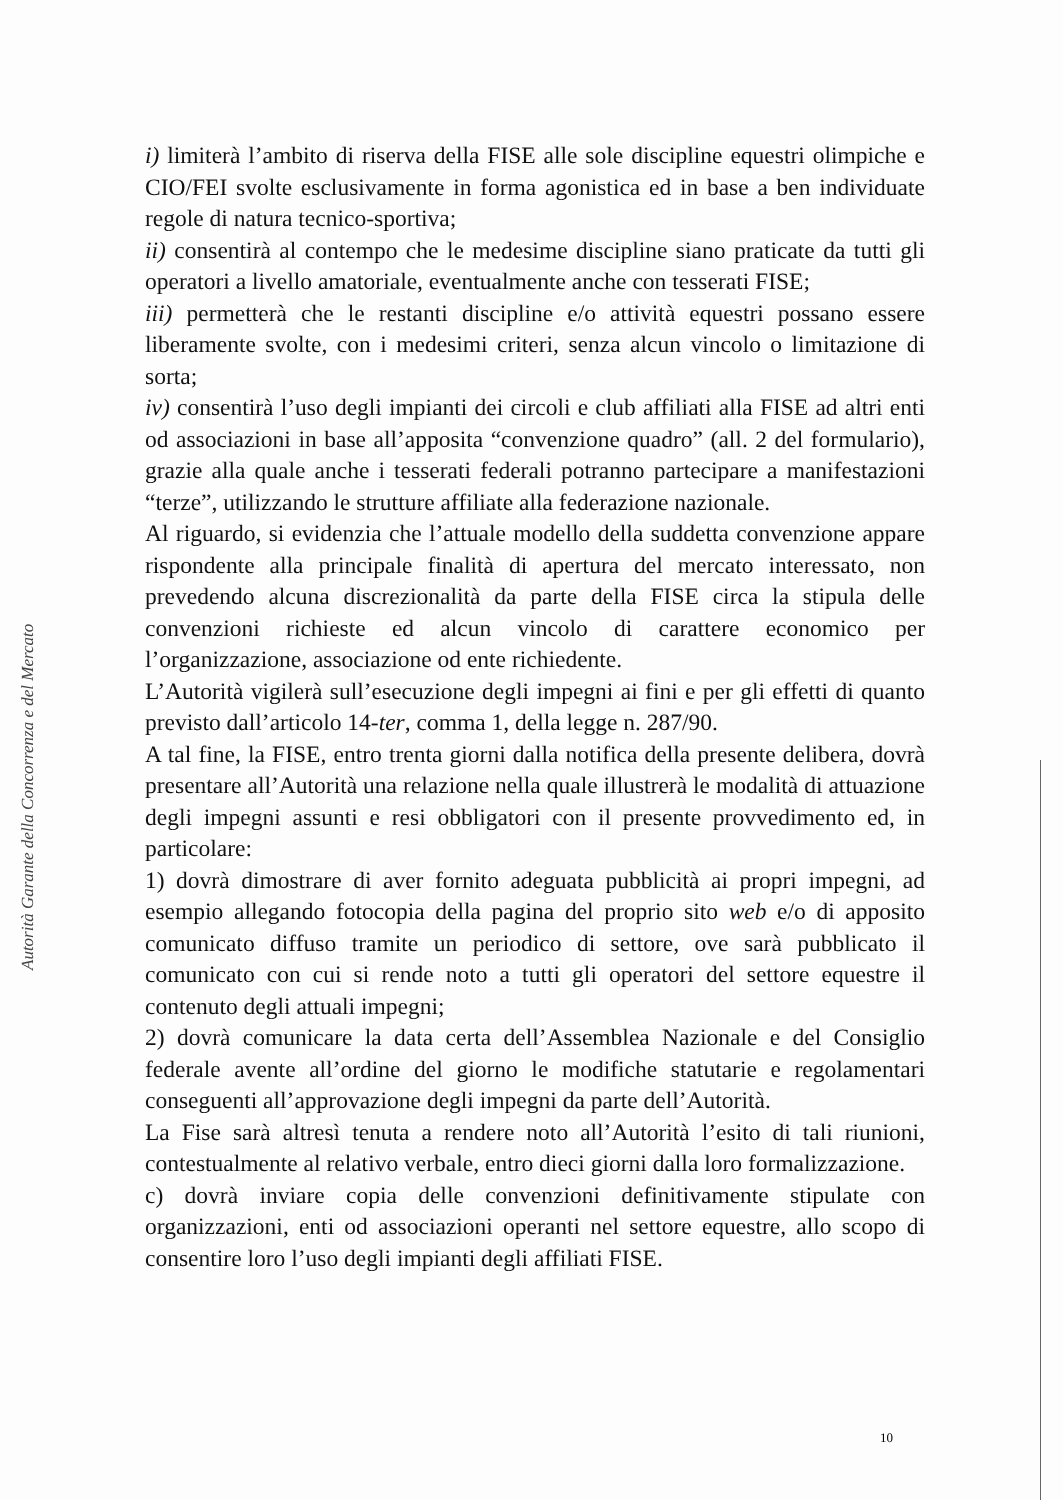Autorità Garante della Concorrenza e del Mercato
i) limiterà l’ambito di riserva della FISE alle sole discipline equestri olimpiche e CIO/FEI svolte esclusivamente in forma agonistica ed in base a ben individuate regole di natura tecnico-sportiva;
ii) consentirà al contempo che le medesime discipline siano praticate da tutti gli operatori a livello amatoriale, eventualmente anche con tesserati FISE;
iii) permetterà che le restanti discipline e/o attività equestri possano essere liberamente svolte, con i medesimi criteri, senza alcun vincolo o limitazione di sorta;
iv) consentirà l’uso degli impianti dei circoli e club affiliati alla FISE ad altri enti od associazioni in base all’apposita “convenzione quadro” (all. 2 del formulario), grazie alla quale anche i tesserati federali potranno partecipare a manifestazioni “terze”, utilizzando le strutture affiliate alla federazione nazionale.
Al riguardo, si evidenzia che l’attuale modello della suddetta convenzione appare rispondente alla principale finalità di apertura del mercato interessato, non prevedendo alcuna discrezionalità da parte della FISE circa la stipula delle convenzioni richieste ed alcun vincolo di carattere economico per l’organizzazione, associazione od ente richiedente.
L’Autorità vigilerà sull’esecuzione degli impegni ai fini e per gli effetti di quanto previsto dall’articolo 14-ter, comma 1, della legge n. 287/90.
A tal fine, la FISE, entro trenta giorni dalla notifica della presente delibera, dovrà presentare all’Autorità una relazione nella quale illustrerà le modalità di attuazione degli impegni assunti e resi obbligatori con il presente provvedimento ed, in particolare:
1) dovrà dimostrare di aver fornito adeguata pubblicità ai propri impegni, ad esempio allegando fotocopia della pagina del proprio sito web e/o di apposito comunicato diffuso tramite un periodico di settore, ove sarà pubblicato il comunicato con cui si rende noto a tutti gli operatori del settore equestre il contenuto degli attuali impegni;
2) dovrà comunicare la data certa dell’Assemblea Nazionale e del Consiglio federale avente all’ordine del giorno le modifiche statutarie e regolamentari conseguenti all’approvazione degli impegni da parte dell’Autorità.
La Fise sarà altresì tenuta a rendere noto all’Autorità l’esito di tali riunioni, contestualmente al relativo verbale, entro dieci giorni dalla loro formalizzazione.
c) dovrà inviare copia delle convenzioni definitivamente stipulate con organizzazioni, enti od associazioni operanti nel settore equestre, allo scopo di consentire loro l’uso degli impianti degli affiliati FISE.
10